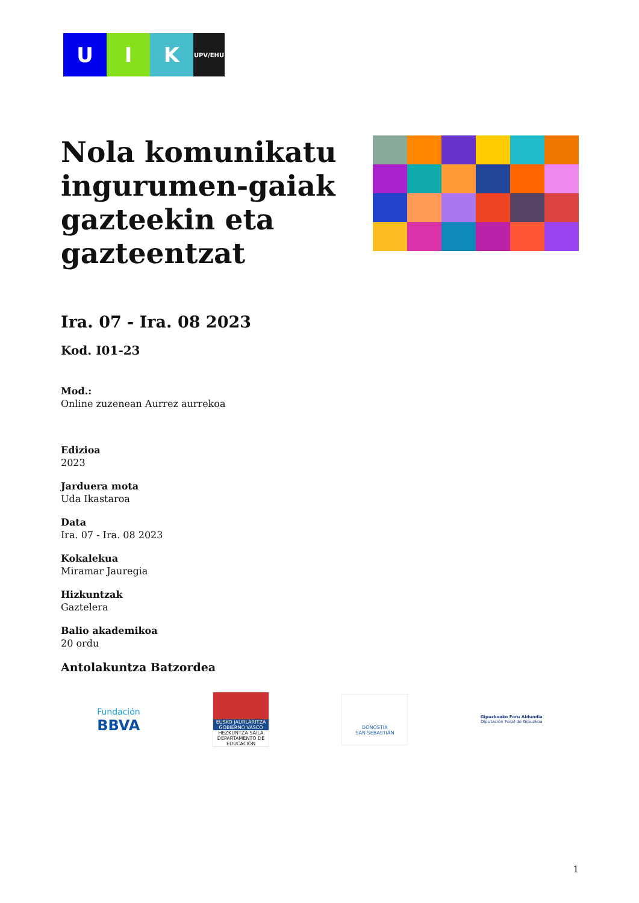U I K
UPV/EHU
Nola komunikatu ingurumen-gaiak gazteekin eta gazteentzat
Ira. 07 - Ira. 08 2023
Kod. I01-23
Mod.:
Online zuzenean Aurrez aurrekoa
Edizioa
2023
Jarduera mota
Uda Ikastaroa
Data
Ira. 07 - Ira. 08 2023
Kokalekua
Miramar Jauregia
Hizkuntzak
Gaztelera
Balio akademikoa
20 ordu
Antolakuntza Batzordea
Fundación
BBVA
EUSKO JAURLARITZA
GOBIERNO VASCO
HEZKUNTZA SAILA
DEPARTAMENTO DE EDUCACIÓN
DONOSTIA
SAN SEBASTIÁN
Gipuzkoako Foru Aldundia
Diputación Foral de Gipuzkoa
1